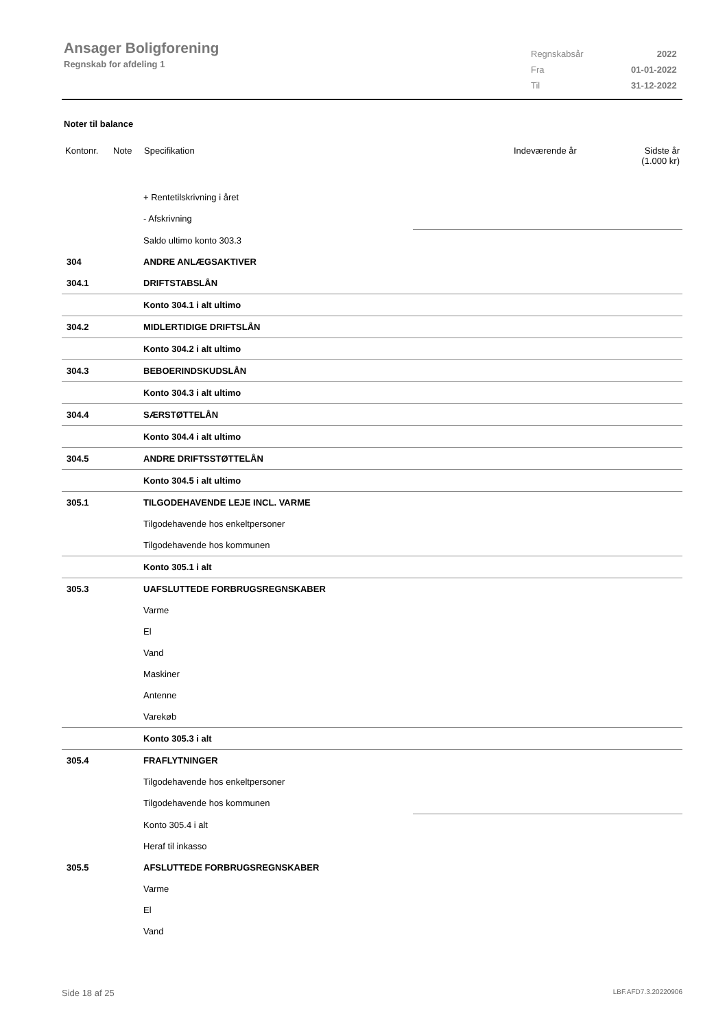Ansager Boligforening
Regnskab for afdeling 1
| Regnskabsår | 2022 |
| Fra | 01-01-2022 |
| Til | 31-12-2022 |
Noter til balance
| Kontonr. | Note | Specifikation | Indeværende år | Sidste år (1.000 kr) |
| | + Rentetilskrivning i året | |
| | - Afskrivning | |
| | Saldo ultimo konto 303.3 | |
| 304 | ANDRE ANLÆGSAKTIVER | |
| 304.1 | DRIFTSTABSLÅN | |
| | Konto 304.1 i alt ultimo | |
| 304.2 | MIDLERTIDIGE DRIFTSLÅN | |
| | Konto 304.2 i alt ultimo | |
| 304.3 | BEBOERINDSKUDSLÅN | |
| | Konto 304.3 i alt ultimo | |
| 304.4 | SÆRSTØTTELÅN | |
| | Konto 304.4 i alt ultimo | |
| 304.5 | ANDRE DRIFTSSTØTTELÅN | |
| | Konto 304.5 i alt ultimo | |
| 305.1 | TILGODEHAVENDE LEJE INCL. VARME | |
| | Tilgodehavende hos enkeltpersoner | |
| | Tilgodehavende hos kommunen | |
| | Konto 305.1 i alt | |
| 305.3 | UAFSLUTTEDE FORBRUGSREGNSKABER | |
| | Varme | |
| | El | |
| | Vand | |
| | Maskiner | |
| | Antenne | |
| | Varekøb | |
| | Konto 305.3 i alt | |
| 305.4 | FRAFLYTNINGER | |
| | Tilgodehavende hos enkeltpersoner | |
| | Tilgodehavende hos kommunen | |
| | Konto 305.4 i alt | |
| | Heraf til inkasso | |
| 305.5 | AFSLUTTEDE FORBRUGSREGNSKABER | |
| | Varme | |
| | El | |
| | Vand | |
Side 18 af 25 LBF.AFD7.3.20220906